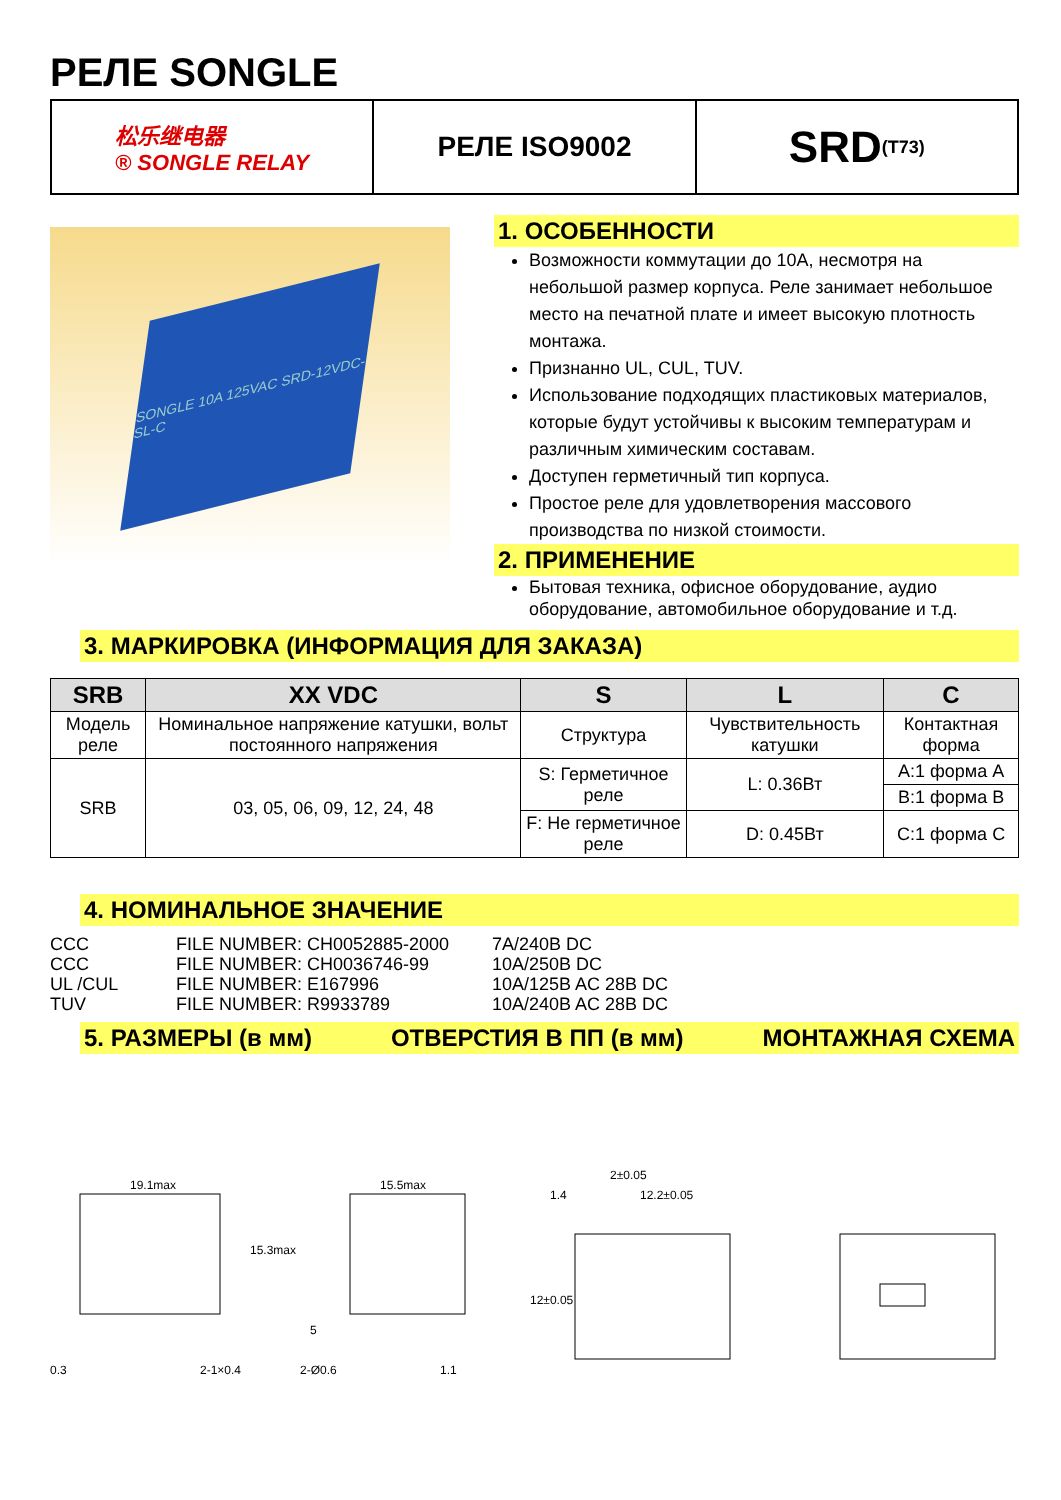РЕЛЕ SONGLE
松乐继电器
® SONGLE RELAY
РЕЛЕ ISO9002
SRD <sup>(T73)</sup>
SONGLE 10A 125VAC SRD-12VDC-SL-C
1. ОСОБЕННОСТИ
Возможности коммутации до 10А, несмотря на небольшой размер корпуса. Реле занимает небольшое место на печатной плате и имеет высокую плотность монтажа.
Признанно UL, CUL, TUV.
Использование подходящих пластиковых материалов, которые будут устойчивы к высоким температурам и различным химическим составам.
Доступен герметичный тип корпуса.
Простое реле для удовлетворения массового производства по низкой стоимости.
2. ПРИМЕНЕНИЕ
Бытовая техника, офисное оборудование, аудио оборудование, автомобильное оборудование и т.д.
3. МАРКИРОВКА (ИНФОРМАЦИЯ ДЛЯ ЗАКАЗА)
| SRB | XX VDC | S | L | C |
| --- | --- | --- | --- | --- |
| Модель реле | Номинальное напряжение катушки, вольт постоянного напряжения | Структура | Чувствительность катушки | Контактная форма |
| SRB | 03, 05, 06, 09, 12, 24, 48 | S: Герметичное реле | L: 0.36Вт | A:1 форма A |
| | | | | B:1 форма B |
| | | F: Не герметичное реле | D: 0.45Вт | C:1 форма C |
4. НОМИНАЛЬНОЕ ЗНАЧЕНИЕ
CCC FILE NUMBER: CH0052885-2000 7A/240B DC CCC FILE NUMBER: CH0036746-99 10A/250B DC UL /CUL FILE NUMBER: E167996 10A/125B AC 28B DC TUV FILE NUMBER: R9933789 10A/240B AC 28B DC
5. РАЗМЕРЫ (в мм) ОТВЕРСТИЯ В ПП (в мм) МОНТАЖНАЯ СХЕМА
19.1max
15.3max
0.3
2-1×0.4
15.5max
2-Ø0.6
1.1
5
2±0.05
1.4
12.2±0.05
12±0.05